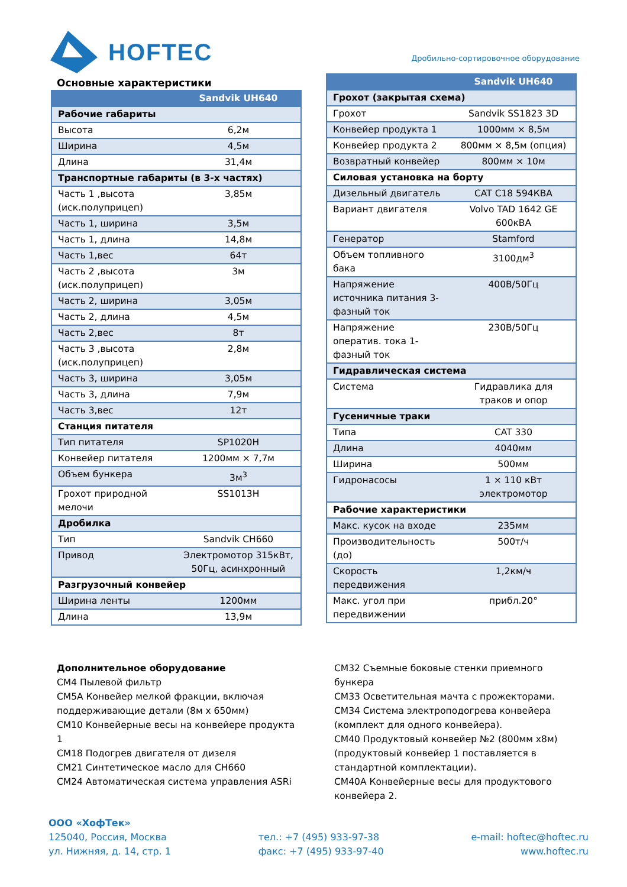HOFTEC
Дробильно-сортировочное оборудование
Основные характеристики
| | Sandvik UH640 |
| --- | --- |
| Рабочие габариты | |
| Высота | 6,2м |
| Ширина | 4,5м |
| Длина | 31,4м |
| Транспортные габариты (в 3-х частях) | |
| Часть 1 ,высота (иск.полуприцеп) | 3,85м |
| Часть 1, ширина | 3,5м |
| Часть 1, длина | 14,8м |
| Часть 1,вес | 64т |
| Часть 2 ,высота (иск.полуприцеп) | 3м |
| Часть 2, ширина | 3,05м |
| Часть 2, длина | 4,5м |
| Часть 2,вес | 8т |
| Часть 3 ,высота (иск.полуприцеп) | 2,8м |
| Часть 3, ширина | 3,05м |
| Часть 3, длина | 7,9м |
| Часть 3,вес | 12т |
| Станция питателя | |
| Тип питателя | SP1020H |
| Конвейер питателя | 1200мм × 7,7м |
| Объем бункера | 3м<sup>3</sup> |
| Грохот природной мелочи | SS1013H |
| Дробилка | |
| Тип | Sandvik CH660 |
| Привод | Электромотор 315кВт, 50Гц, асинхронный |
| Разгрузочный конвейер | |
| Ширина ленты | 1200мм |
| Длина | 13,9м |
| | Sandvik UH640 |
| --- | --- |
| Грохот (закрытая схема) | |
| Грохот | Sandvik SS1823 3D |
| Конвейер продукта 1 | 1000мм × 8,5м |
| Конвейер продукта 2 | 800мм × 8,5м (опция) |
| Возвратный конвейер | 800мм × 10м |
| Силовая установка на борту | |
| Дизельный двигатель | CAT C18 594КВА |
| Вариант двигателя | Volvo TAD 1642 GE 600кВА |
| Генератор | Stamford |
| Объем топливного бака | 3100дм<sup>3</sup> |
| Напряжение источника питания 3-фазный ток | 400В/50Гц |
| Напряжение оператив. тока 1-фазный ток | 230В/50Гц |
| Гидравлическая система | |
| Система | Гидравлика для траков и опор |
| Гусеничные траки | |
| Типа | CAT 330 |
| Длина | 4040мм |
| Ширина | 500мм |
| Гидронасосы | 1 × 110 кВт электромотор |
| Рабочие характеристики | |
| Макс. кусок на входе | 235мм |
| Производительность (до) | 500т/ч |
| Скорость передвижения | 1,2км/ч |
| Макс. угол при передвижении | прибл.20° |
Дополнительное оборудование
CM4 Пылевой фильтр
CM5A Конвейер мелкой фракции, включая поддерживающие детали (8м х 650мм)
CM10 Конвейерные весы на конвейере продукта 1
CM18 Подогрев двигателя от дизеля
CM21 Синтетическое масло для CH660
CM24 Автоматическая система управления ASRi
CM32 Съемные боковые стенки приемного бункера
CM33 Осветительная мачта с прожекторами.
CM34 Система электроподогрева конвейера (комплект для одного конвейера).
CM40 Продуктовый конвейер №2 (800мм х8м) (продуктовый конвейер 1 поставляется в стандартной комплектации).
CM40A Конвейерные весы для продуктового конвейера 2.
ООО «ХофТек»
125040, Россия, Москва
ул. Нижняя, д. 14, стр. 1
тел.: +7 (495) 933-97-38
факс: +7 (495) 933-97-40
e-mail: hoftec@hoftec.ru
www.hoftec.ru